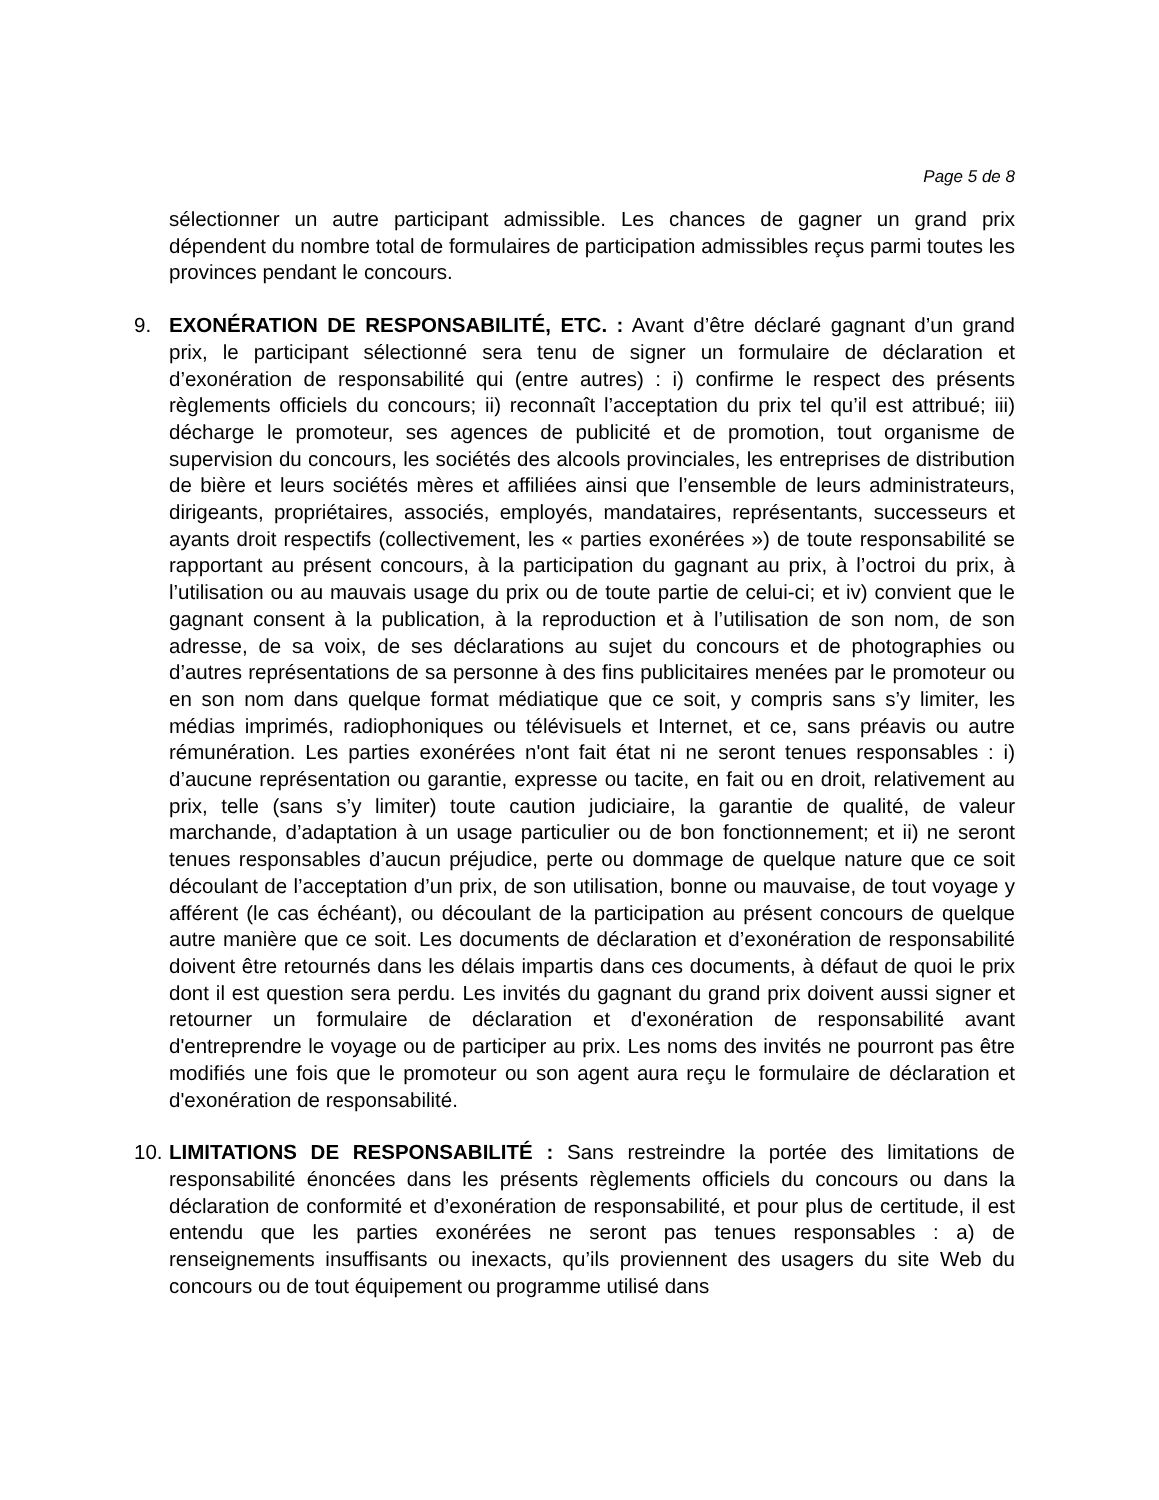Page 5 de 8
sélectionner un autre participant admissible. Les chances de gagner un grand prix dépendent du nombre total de formulaires de participation admissibles reçus parmi toutes les provinces pendant le concours.
9. EXONÉRATION DE RESPONSABILITÉ, ETC. : Avant d’être déclaré gagnant d’un grand prix, le participant sélectionné sera tenu de signer un formulaire de déclaration et d’exonération de responsabilité qui (entre autres) : i) confirme le respect des présents règlements officiels du concours; ii) reconnaît l’acceptation du prix tel qu’il est attribué; iii) décharge le promoteur, ses agences de publicité et de promotion, tout organisme de supervision du concours, les sociétés des alcools provinciales, les entreprises de distribution de bière et leurs sociétés mères et affiliées ainsi que l’ensemble de leurs administrateurs, dirigeants, propriétaires, associés, employés, mandataires, représentants, successeurs et ayants droit respectifs (collectivement, les « parties exonérées ») de toute responsabilité se rapportant au présent concours, à la participation du gagnant au prix, à l’octroi du prix, à l’utilisation ou au mauvais usage du prix ou de toute partie de celui-ci; et iv) convient que le gagnant consent à la publication, à la reproduction et à l’utilisation de son nom, de son adresse, de sa voix, de ses déclarations au sujet du concours et de photographies ou d’autres représentations de sa personne à des fins publicitaires menées par le promoteur ou en son nom dans quelque format médiatique que ce soit, y compris sans s’y limiter, les médias imprimés, radiophoniques ou télévisuels et Internet, et ce, sans préavis ou autre rémunération. Les parties exonérées n'ont fait état ni ne seront tenues responsables : i) d’aucune représentation ou garantie, expresse ou tacite, en fait ou en droit, relativement au prix, telle (sans s’y limiter) toute caution judiciaire, la garantie de qualité, de valeur marchande, d’adaptation à un usage particulier ou de bon fonctionnement; et ii) ne seront tenues responsables d’aucun préjudice, perte ou dommage de quelque nature que ce soit découlant de l’acceptation d’un prix, de son utilisation, bonne ou mauvaise, de tout voyage y afférent (le cas échéant), ou découlant de la participation au présent concours de quelque autre manière que ce soit. Les documents de déclaration et d’exonération de responsabilité doivent être retournés dans les délais impartis dans ces documents, à défaut de quoi le prix dont il est question sera perdu. Les invités du gagnant du grand prix doivent aussi signer et retourner un formulaire de déclaration et d'exonération de responsabilité avant d'entreprendre le voyage ou de participer au prix. Les noms des invités ne pourront pas être modifiés une fois que le promoteur ou son agent aura reçu le formulaire de déclaration et d'exonération de responsabilité.
10.
LIMITATIONS DE RESPONSABILITÉ : Sans restreindre la portée des limitations de responsabilité énoncées dans les présents règlements officiels du concours ou dans la déclaration de conformité et d’exonération de responsabilité, et pour plus de certitude, il est entendu que les parties exonérées ne seront pas tenues responsables : a) de renseignements insuffisants ou inexacts, qu’ils proviennent des usagers du site Web du concours ou de tout équipement ou programme utilisé dans